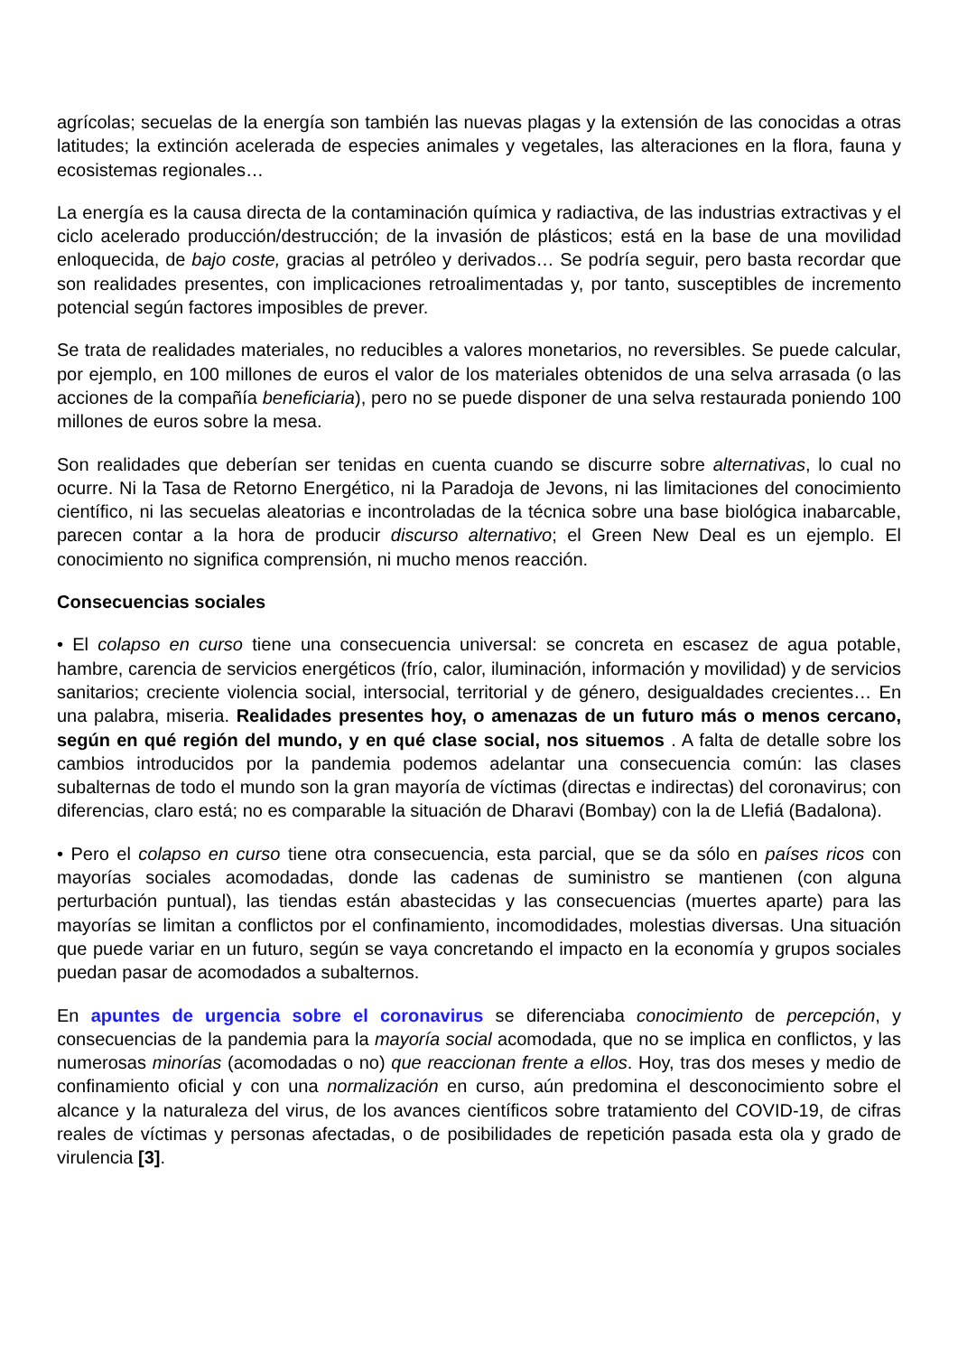agrícolas; secuelas de la energía son también las nuevas plagas y la extensión de las conocidas a otras latitudes; la extinción acelerada de especies animales y vegetales, las alteraciones en la flora, fauna y ecosistemas regionales…
La energía es la causa directa de la contaminación química y radiactiva, de las industrias extractivas y el ciclo acelerado producción/destrucción; de la invasión de plásticos; está en la base de una movilidad enloquecida, de bajo coste, gracias al petróleo y derivados… Se podría seguir, pero basta recordar que son realidades presentes, con implicaciones retroalimentadas y, por tanto, susceptibles de incremento potencial según factores imposibles de prever.
Se trata de realidades materiales, no reducibles a valores monetarios, no reversibles. Se puede calcular, por ejemplo, en 100 millones de euros el valor de los materiales obtenidos de una selva arrasada (o las acciones de la compañía beneficiaria), pero no se puede disponer de una selva restaurada poniendo 100 millones de euros sobre la mesa.
Son realidades que deberían ser tenidas en cuenta cuando se discurre sobre alternativas, lo cual no ocurre. Ni la Tasa de Retorno Energético, ni la Paradoja de Jevons, ni las limitaciones del conocimiento científico, ni las secuelas aleatorias e incontroladas de la técnica sobre una base biológica inabarcable, parecen contar a la hora de producir discurso alternativo; el Green New Deal es un ejemplo. El conocimiento no significa comprensión, ni mucho menos reacción.
Consecuencias sociales
• El colapso en curso tiene una consecuencia universal: se concreta en escasez de agua potable, hambre, carencia de servicios energéticos (frío, calor, iluminación, información y movilidad) y de servicios sanitarios; creciente violencia social, intersocial, territorial y de género, desigualdades crecientes… En una palabra, miseria. Realidades presentes hoy, o amenazas de un futuro más o menos cercano, según en qué región del mundo, y en qué clase social, nos situemos . A falta de detalle sobre los cambios introducidos por la pandemia podemos adelantar una consecuencia común: las clases subalternas de todo el mundo son la gran mayoría de víctimas (directas e indirectas) del coronavirus; con diferencias, claro está; no es comparable la situación de Dharavi (Bombay) con la de Llefiá (Badalona).
• Pero el colapso en curso tiene otra consecuencia, esta parcial, que se da sólo en países ricos con mayorías sociales acomodadas, donde las cadenas de suministro se mantienen (con alguna perturbación puntual), las tiendas están abastecidas y las consecuencias (muertes aparte) para las mayorías se limitan a conflictos por el confinamiento, incomodidades, molestias diversas. Una situación que puede variar en un futuro, según se vaya concretando el impacto en la economía y grupos sociales puedan pasar de acomodados a subalternos.
En apuntes de urgencia sobre el coronavirus se diferenciaba conocimiento de percepción, y consecuencias de la pandemia para la mayoría social acomodada, que no se implica en conflictos, y las numerosas minorías (acomodadas o no) que reaccionan frente a ellos. Hoy, tras dos meses y medio de confinamiento oficial y con una normalización en curso, aún predomina el desconocimiento sobre el alcance y la naturaleza del virus, de los avances científicos sobre tratamiento del COVID-19, de cifras reales de víctimas y personas afectadas, o de posibilidades de repetición pasada esta ola y grado de virulencia [3].